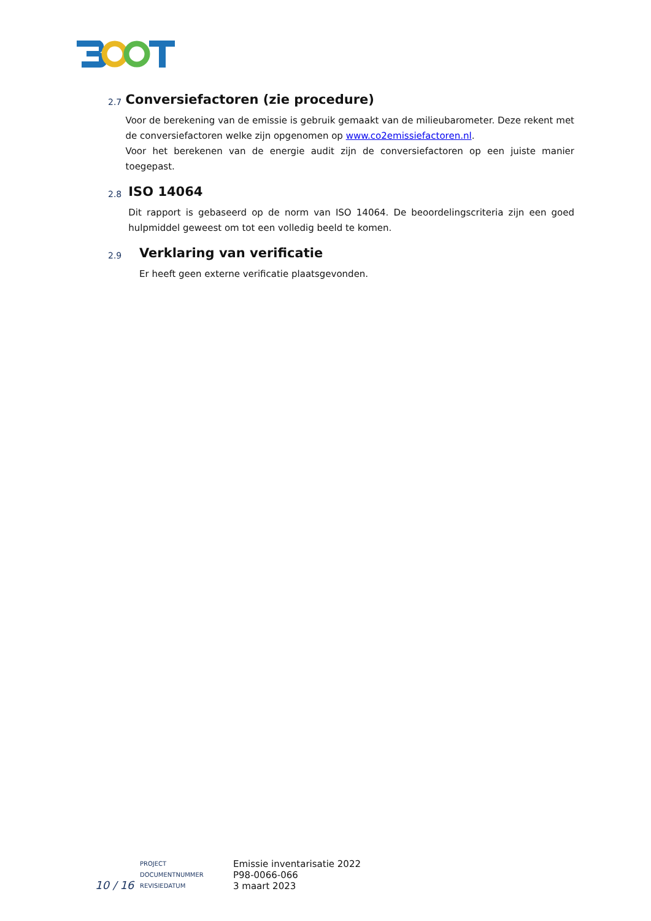2.7
Conversiefactoren (zie procedure)
Voor de berekening van de emissie is gebruik gemaakt van de milieubarometer. Deze rekent met de conversiefactoren welke zijn opgenomen op www.co2emissiefactoren.nl.
Voor het berekenen van de energie audit zijn de conversiefactoren op een juiste manier toegepast.
2.8
ISO 14064
Dit rapport is gebaseerd op de norm van ISO 14064. De beoordelingscriteria zijn een goed hulpmiddel geweest om tot een volledig beeld te komen.
2.9
Verklaring van verificatie
Er heeft geen externe verificatie plaatsgevonden.
10 / 16
PROJECT
DOCUMENTNUMMER
REVISIEDATUM
Emissie inventarisatie 2022
P98-0066-066
3 maart 2023